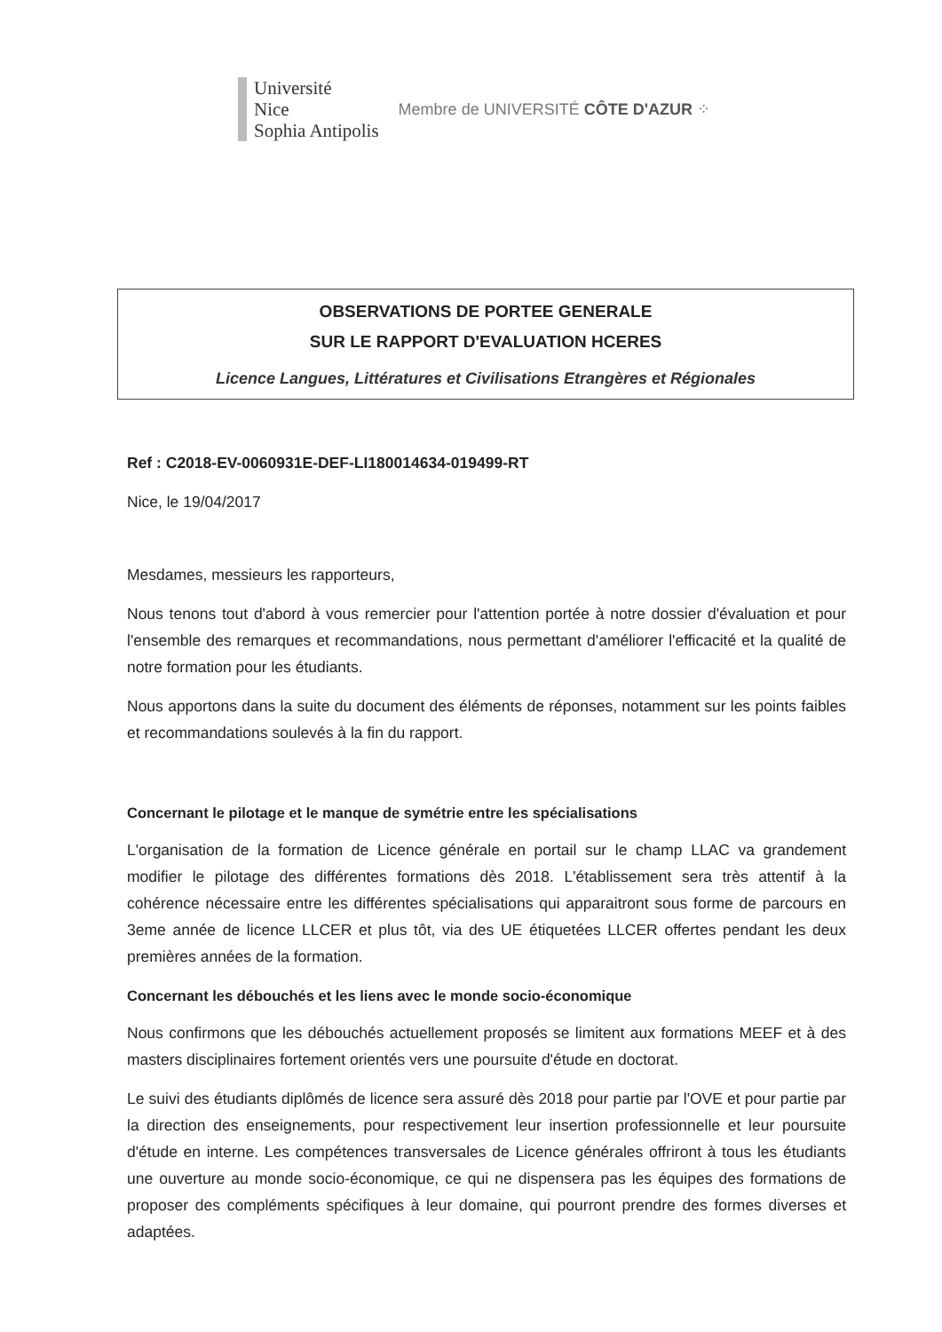Université
Nice
Sophia Antipolis
Membre de UNIVERSITÉ CÔTE D'AZUR ⁘
OBSERVATIONS DE PORTEE GENERALE
SUR LE RAPPORT D'EVALUATION HCERES
Licence Langues, Littératures et Civilisations Etrangères et Régionales
Ref : C2018-EV-0060931E-DEF-LI180014634-019499-RT
Nice, le 19/04/2017
Mesdames, messieurs les rapporteurs,
Nous tenons tout d'abord à vous remercier pour l'attention portée à notre dossier d'évaluation et pour l'ensemble des remarques et recommandations, nous permettant d'améliorer l'efficacité et la qualité de notre formation pour les étudiants.
Nous apportons dans la suite du document des éléments de réponses, notamment sur les points faibles et recommandations soulevés à la fin du rapport.
Concernant le pilotage et le manque de symétrie entre les spécialisations
L'organisation de la formation de Licence générale en portail sur le champ LLAC va grandement modifier le pilotage des différentes formations dès 2018. L'établissement sera très attentif à la cohérence nécessaire entre les différentes spécialisations qui apparaitront sous forme de parcours en 3eme année de licence LLCER et plus tôt, via des UE étiquetées LLCER offertes pendant les deux premières années de la formation.
Concernant les débouchés et les liens avec le monde socio-économique
Nous confirmons que les débouchés actuellement proposés se limitent aux formations MEEF et à des masters disciplinaires fortement orientés vers une poursuite d'étude en doctorat.
Le suivi des étudiants diplômés de licence sera assuré dès 2018 pour partie par l'OVE et pour partie par la direction des enseignements, pour respectivement leur insertion professionnelle et leur poursuite d'étude en interne. Les compétences transversales de Licence générales offriront à tous les étudiants une ouverture au monde socio-économique, ce qui ne dispensera pas les équipes des formations de proposer des compléments spécifiques à leur domaine, qui pourront prendre des formes diverses et adaptées.